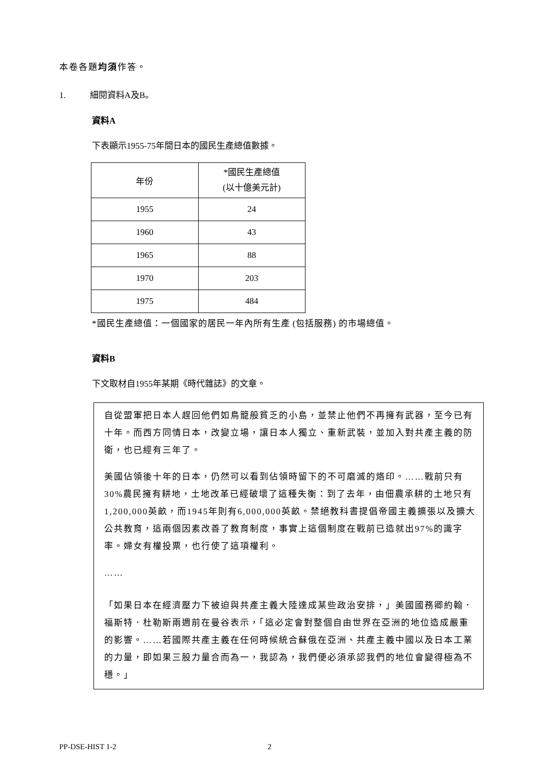本卷各題均須作答。
1. 細閱資料A及B。
資料A
下表顯示1955-75年間日本的國民生產總值數據。
| 年份 | *國民生產總值 (以十億美元計) |
| 1955 | 24 |
| 1960 | 43 |
| 1965 | 88 |
| 1970 | 203 |
| 1975 | 484 |
*國民生產總值：一個國家的居民一年內所有生產 (包括服務) 的市場總值。
資料B
下文取材自1955年某期《時代雜誌》的文章。
自從盟軍把日本人趕回他們如鳥籠般貧乏的小島，並禁止他們不再擁有武器，至今已有十年。而西方同情日本，改變立場，讓日本人獨立、重新武裝，並加入對共產主義的防衛，也已經有三年了。
美國佔領後十年的日本，仍然可以看到佔領時留下的不可磨滅的烙印。……戰前只有30%農民擁有耕地，土地改革已經破壞了這種失衡：到了去年，由佃農承耕的土地只有1,200,000英畝，而1945年則有6,000,000英畝。禁絕教科書提倡帝國主義擴張以及擴大公共教育，這兩個因素改善了教育制度，事實上這個制度在戰前已造就出97%的識字率。婦女有權投票，也行使了這項權利。
……
「如果日本在經濟壓力下被迫與共產主義大陸達成某些政治安排，」美國國務卿約翰．福斯特．杜勒斯兩週前在曼谷表示，「這必定會對整個自由世界在亞洲的地位造成嚴重的影響。……若國際共產主義在任何時候統合蘇俄在亞洲、共產主義中國以及日本工業的力量，即如果三股力量合而為一，我認為，我們便必須承認我們的地位會變得極為不穩。」
PP-DSE-HIST 1-2 2